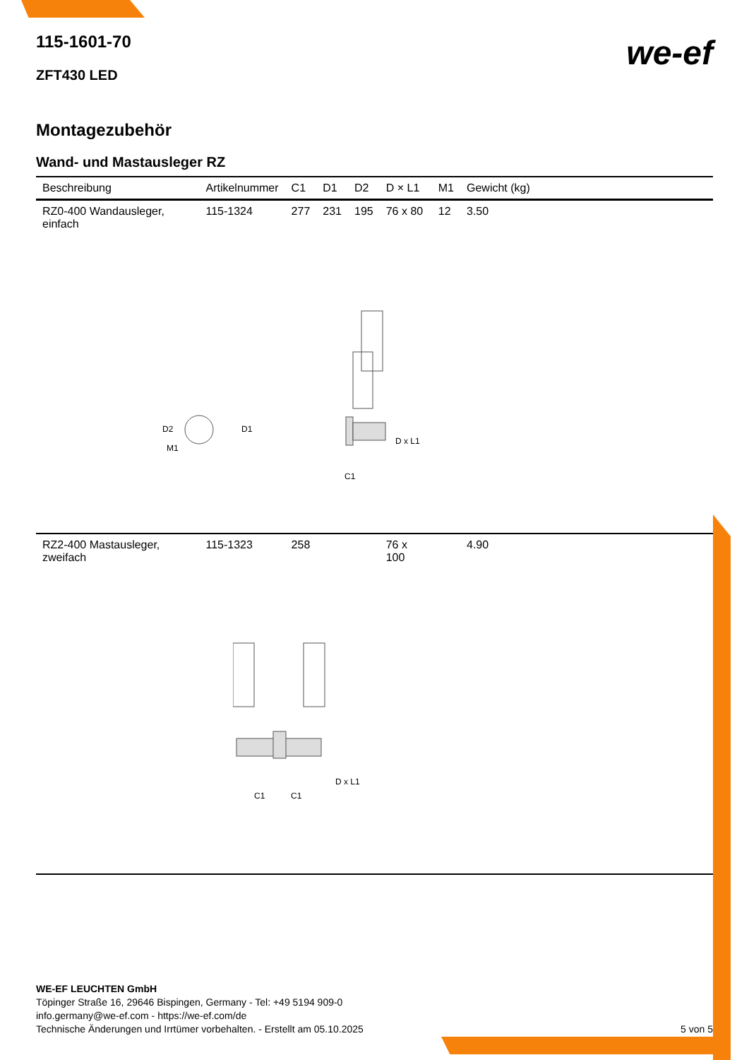115-1601-70
ZFT430 LED
we-ef
Montagezubehör
Wand- und Mastausleger RZ
| Beschreibung | Artikelnummer | C1 | D1 | D2 | D × L1 | M1 | Gewicht (kg) |
| --- | --- | --- | --- | --- | --- | --- | --- |
| RZ0-400 Wandausleger, einfach | 115-1324 | 277 | 231 | 195 | 76 x 80 | 12 | 3.50 |
| D2 D1 M1 D x L1 C1 | | | | | | | |
| RZ2-400 Mastausleger, zweifach | 115-1323 | 258 | | | 76 x 100 | | 4.90 |
| D x L1 C1 C1 | | | | | | | |
WE-EF LEUCHTEN GmbH
Töpinger Straße 16, 29646 Bispingen, Germany - Tel: +49 5194 909-0
info.germany@we-ef.com - https://we-ef.com/de
Technische Änderungen und Irrtümer vorbehalten. - Erstellt am 05.10.2025 5 von 5